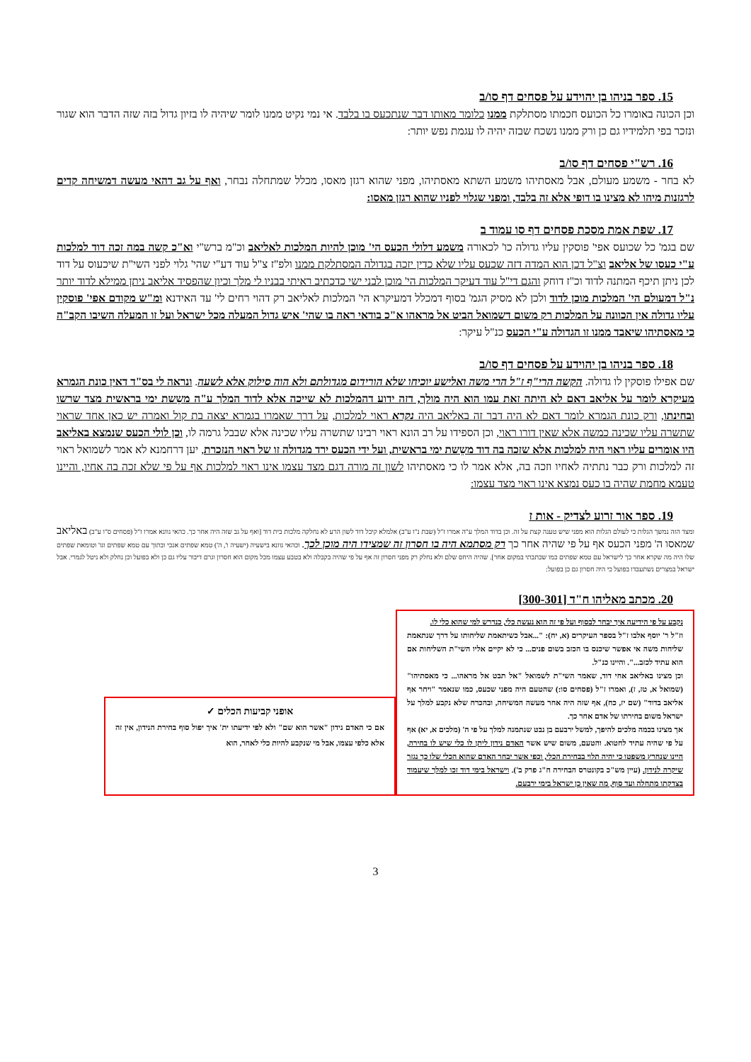15. ספר בניהו בן יהוידע על פסחים דף סו/ב
וכן הכונה באומרו כל הכועס חכמתו מסתלקת ממנו כלומר מאותו דבר שנתכעס בו בלבד. אי נמי נקיט ממנו לומר שיהיה לו בזיון גדול בזה שזה הדבר הוא שגור ונזכר בפי תלמידיו גם כן ורק ממנו נשכח שבזה יהיה לו עגמת נפש יותר:
16. רש"י פסחים דף סו/ב
לא בחר - משמע מעולם, אבל מאסתיהו משמע השתא מאסתיהו, מפני שהוא רגזן מאסו, מכלל שמתחלה נבחר, ואף על גב דהאי מעשה דמשיחה קדים לרגזנות מיהו לא מצינו בו דופי אלא זה בלבד, ומפני שגלוי לפניו שהוא רגזן מאסו:
17. שפת אמת מסכת פסחים דף סו עמוד ב
שם בגמ' כל שכועס אפי' פוסקין עליו גדולה כו' לכאורה משמע דלולי הכעס הי' מוכן להיות המלכות לאליאב וכ"מ ברש"י וא"כ קשה במה זכה דוד למלכות ע"י כעסו של אליאב וצ"ל דכן הוא המדה דזה שכעס עליו שלא כדין יזכה בגדולה המסתלקת ממנו ולפ"ז צ"ל עוד דע"י שהי' גלוי לפני השי"ת שיכעוס על דוד לכן ניתן תיכף המתנה לדוד וכ"ז דוחק והגם די"ל עוד דעיקר המלכות הי' מוכן לבני ישי כדכתיב ראיתי בבניו לי מלך וכיון שהפסיד אליאב ניתן ממילא לדוד יותר נ"ל דמעולם הי' המלכות מוכן לדוד ולכן לא מסיק הגמ' בסוף דמכלל דמעיקרא הי' המלכות לאליאב רק דהוי רחים לי' עד האידנא ומ"ש מקודם אפי' פוסקין עליו גדולה אין הכוונה על המלכות רק משום דשמואל הביט אל מראהו א"כ בודאי ראה בו שהי' איש גדול המעלה מכל ישראל ועל זו המעלה השיבו הקב"ה כי מאסתיהו שיאבד ממנו זו הגדולה ע"י הכעס כנ"ל עיקר:
18. ספר בניהו בן יהוידע על פסחים דף סו/ב
שם אפילו פוסקין לו גדולה. הקשה הרי"ף ז"ל הרי משה ואלישע יוכיחו שלא הורידום מגדולתם ולא הוה סילוק אלא לשעה. ונראה לי בס"ד דאין כונת הגמרא מעיקרא לומר על אליאב דאם לא היתה זאת עמו הוא היה מולך, דזה ידוע דהמלכות לא שייכה אלא לדוד המלך ע"ה משֵשת ימי בראשית מצד שרשו ובחינתו, ורק כונת הגמרא לומר דאם לא היה דבר זה באליאב היה נקרא ראוי למלכות, על דרך שאמרו בגמרא יצאה בת קול ואמרה יש כאן אחד שראוי שתשרה עליו שכינה כמשה אלא שאין דורו ראוי, וכן הספידו על רב הונא ראוי רבינו שתשרה עליו שכינה אלא שבבל גרמה לו, וכן לולי הכעס שנמצא באליאב היו אומרים עליו ראוי היה למלכות אלא שזכה בה דוד משֵשת ימי בראשית, ועל ידי הכעס ירד מגדולה זו של ראוי הנזכרת, יען דרחמנא לא אמר לשמואל ראוי זה למלכות ורק כבר נתתיה לאחיו וזכה בה, אלא אמר לו כי מאסתיהו לשון זה מורה דגם מצד עצמו אינו ראוי למלכות אף על פי שלא זכה בה אחיו, והיינו טעמא מחמת שהיה בו כעס נמצא אינו ראוי מצד עצמו:
19. ספר אור זרוע לצדיק - אות ז
ומצד הזה נמשך הגלות כי לעולם הגלות הוא מפני שיש טענה קצת על זה. וכן בדוד המלך ע"ה אמרו ז"ל (שבת נ"ו ע"ב) אלמלא קיבל דוד לשון הרע לא נחלקה מלכות בית דוד [ואף על גב שזה היה אחר כך. כהאי גוונא אמרו ז"ל (פסחים ס"ו ע"ב) באליאב שמאסו ה' מפני הכעס אף על פי שהיה אחר כך רק מסתמא היה בו חסרון זה שמצידו היה מוכן לכך. וכהאי גוונא בישעיה (ישעיה ו', ה') טמא שפתים אנכי ובתוך עם טמא שפתים וגו' וטומאת שפתים שלו היה מה שקרא אחר כך לישראל עם טמא שפתים כמו שכתבתי במקום אחר]. שהיה היחס שלם ולא נחלק רק מפני חסרון זה אף על פי שהיה בקבלה ולא בטבע עצמו מכל מקום הוא חסרון וגרם דיבור עליו גם כן ולא בפועל וכן נחלק ולא ניטל לגמרי. אבל ישראל במצרים נשתעבדו בפועל כי היה חסרון גם כן בפועל:
20. מכתב מאליהו ח"ד [300-301]
נקבע על פי הידיעה איך יבחר לבסוף ועל פי זה הוא נעשה כלי, כנדרש למי שהוא כלי לו.
וז"ל ר' יוסף אלבו ז"ל בספר העיקרים (א, יח): "...אבל כשיתאמת שליחותו על דרך שנתאמת שליחות משה אי אפשר שיכנס בו הכזב בשום פנים... כי לא יקיים אליו השי"ת השליחות אם הוא עתיד לכזב...". והיינו כנ"ל.
וכן מצינו באליאב אחי דוד, שאמר השי"ת לשמואל "אל תבט אל מראהו... כי מאסתיהו" (שמואל א, טז, ז), ואמרו ז"ל (פסחים סו:) שהטעם היה מפני שכעס, כמו שנאמר "ויחר אף אליאב בדוד" (שם יז, כח), אף שזה היה אחר מעשה המשיחה, ובהכרח שלא נקבע למלך על ישראל משום בחירתו של אדם אחר כך.
אך מצינו בכמה מלכים להיפך, למשל ירבעם בן נבט שנתמנה למלך על פי ה' (מלכים א, יא) אף על פי שהיה עתיד לחטוא. והטעם, משום שיש אשר האדם נידון ליתן לו כלי שיש לו בחירה, היינו שנחרץ משפטו כי יהיה תלוי בבחירת הכלי, וכפי אשר יבחר האדם שהוא הכלי שלו כך נגזר שיקרה לנידון. (עיין מש"כ בקונטרס הבחירה ח"ג פרק ב'). וישראל בימי דוד זכו למלך שיעמוד בצדקתו מתחלה ועד סוף, מה שאין כן ישראל בימי ירבעם.
אופני קביעות הכלים ✓
אם כי האדם נידון "אשר הוא שם" ולא לפי ידיעתו ית' איך יפול סוף בחירת הנידון, אין זה אלא כלפי עצמו, אבל מי שנקבע להיות כלי לאחר, הוא
3